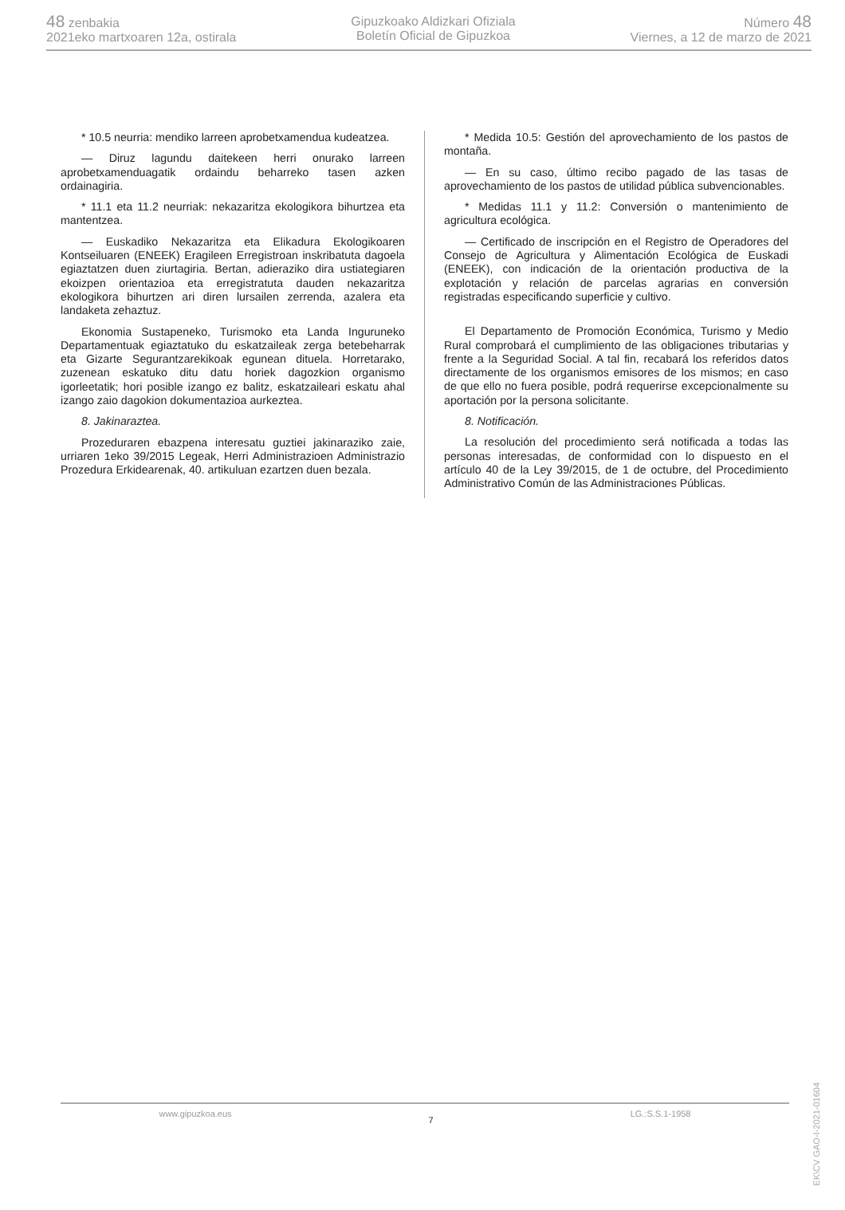48 zenbakia
2021eko martxoaren 12a, ostirala
Gipuzkoako Aldizkari Ofiziala
Boletín Oficial de Gipuzkoa
Número 48
Viernes, a 12 de marzo de 2021
* 10.5 neurria: mendiko larreen aprobetxamendua kudeatzea.
— Diruz lagundu daitekeen herri onurako larreen aprobetxamenduagatik ordaindu beharreko tasen azken ordainagiria.
* 11.1 eta 11.2 neurriak: nekazaritza ekologikora bihurtzea eta mantentzea.
— Euskadiko Nekazaritza eta Elikadura Ekologikoaren Kontseiluaren (ENEEK) Eragileen Erregistroan inskribatuta dagoela egiaztatzen duen ziurtagiria. Bertan, adieraziko dira ustiategiaren ekoizpen orientazioa eta erregistratuta dauden nekazaritza ekologikora bihurtzen ari diren lursailen zerrenda, azalera eta landaketa zehaztuz.
Ekonomia Sustapeneko, Turismoko eta Landa Inguruneko Departamentuak egiaztatuko du eskatzaileak zerga betebeharrak eta Gizarte Segurantzarekikoak egunean dituela. Horretarako, zuzenean eskatuko ditu datu horiek dagozkion organismo igorleetatik; hori posible izango ez balitz, eskatzaileari eskatu ahal izango zaio dagokion dokumentazioa aurkeztea.
8. Jakinaraztea.
Prozeduraren ebazpena interesatu guztiei jakinaraziko zaie, urriaren 1eko 39/2015 Legeak, Herri Administrazioen Administrazio Prozedura Erkidearenak, 40. artikuluan ezartzen duen bezala.
* Medida 10.5: Gestión del aprovechamiento de los pastos de montaña.
— En su caso, último recibo pagado de las tasas de aprovechamiento de los pastos de utilidad pública subvencionables.
* Medidas 11.1 y 11.2: Conversión o mantenimiento de agricultura ecológica.
— Certificado de inscripción en el Registro de Operadores del Consejo de Agricultura y Alimentación Ecológica de Euskadi (ENEEK), con indicación de la orientación productiva de la explotación y relación de parcelas agrarias en conversión registradas especificando superficie y cultivo.
El Departamento de Promoción Económica, Turismo y Medio Rural comprobará el cumplimiento de las obligaciones tributarias y frente a la Seguridad Social. A tal fin, recabará los referidos datos directamente de los organismos emisores de los mismos; en caso de que ello no fuera posible, podrá requerirse excepcionalmente su aportación por la persona solicitante.
8. Notificación.
La resolución del procedimiento será notificada a todas las personas interesadas, de conformidad con lo dispuesto en el artículo 40 de la Ley 39/2015, de 1 de octubre, del Procedimiento Administrativo Común de las Administraciones Públicas.
EK\CV GAO-I-2021-01604
www.gipuzkoa.eus 7 LG.:S.S.1-1958